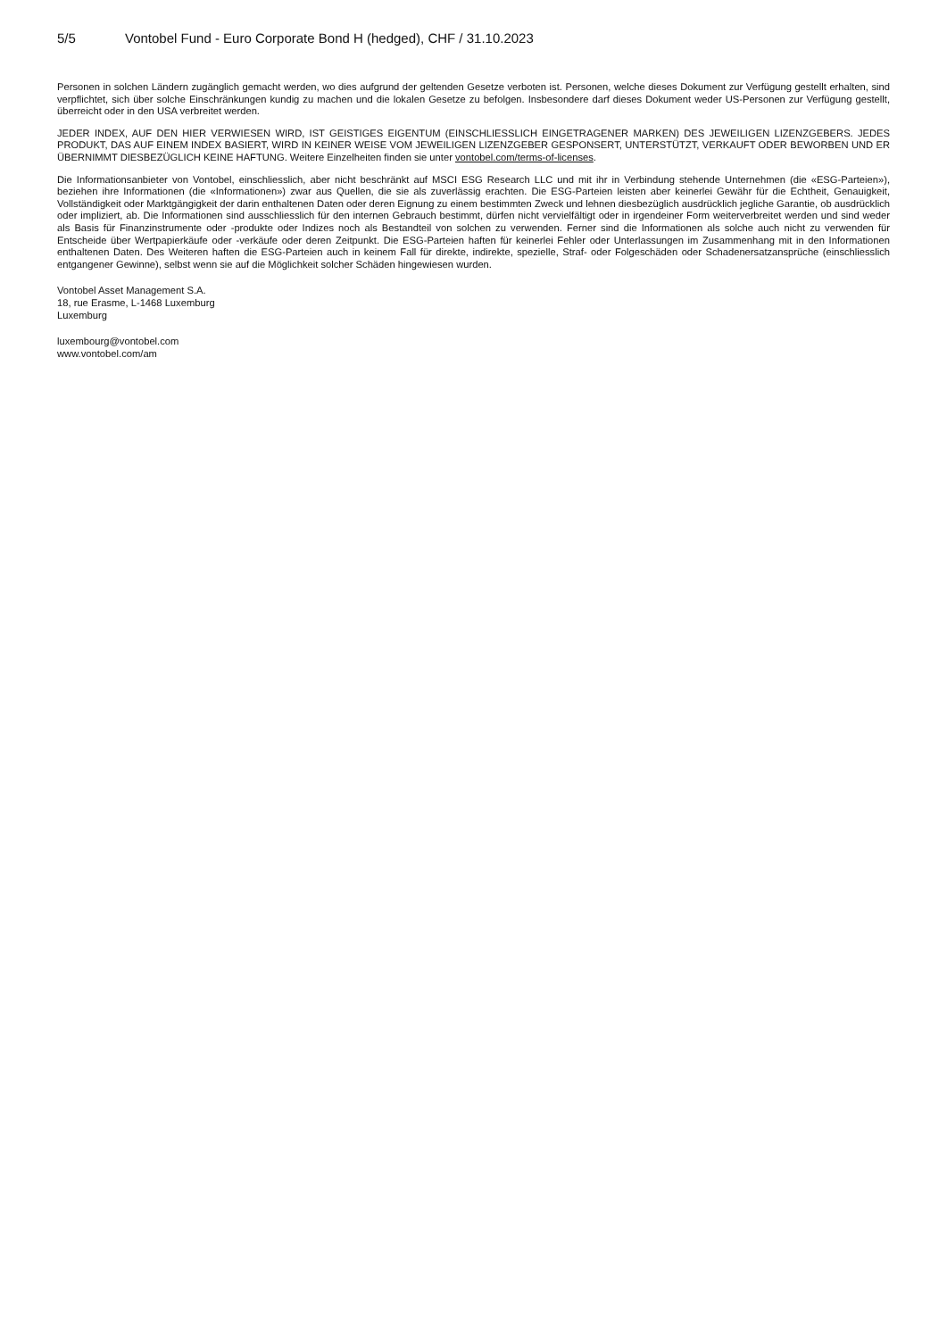5/5 Vontobel Fund - Euro Corporate Bond H (hedged), CHF / 31.10.2023
Personen in solchen Ländern zugänglich gemacht werden, wo dies aufgrund der geltenden Gesetze verboten ist. Personen, welche dieses Dokument zur Verfügung gestellt erhalten, sind verpflichtet, sich über solche Einschränkungen kundig zu machen und die lokalen Gesetze zu befolgen. Insbesondere darf dieses Dokument weder US-Personen zur Verfügung gestellt, überreicht oder in den USA verbreitet werden.
JEDER INDEX, AUF DEN HIER VERWIESEN WIRD, IST GEISTIGES EIGENTUM (EINSCHLIESSLICH EINGETRAGENER MARKEN) DES JEWEILIGEN LIZENZGEBERS. JEDES PRODUKT, DAS AUF EINEM INDEX BASIERT, WIRD IN KEINER WEISE VOM JEWEILIGEN LIZENZGEBER GESPONSERT, UNTERSTÜTZT, VERKAUFT ODER BEWORBEN UND ER ÜBERNIMMT DIESBEZÜGLICH KEINE HAFTUNG. Weitere Einzelheiten finden sie unter vontobel.com/terms-of-licenses.
Die Informationsanbieter von Vontobel, einschliesslich, aber nicht beschränkt auf MSCI ESG Research LLC und mit ihr in Verbindung stehende Unternehmen (die «ESG-Parteien»), beziehen ihre Informationen (die «Informationen») zwar aus Quellen, die sie als zuverlässig erachten. Die ESG-Parteien leisten aber keinerlei Gewähr für die Echtheit, Genauigkeit, Vollständigkeit oder Marktgängigkeit der darin enthaltenen Daten oder deren Eignung zu einem bestimmten Zweck und lehnen diesbezüglich ausdrücklich jegliche Garantie, ob ausdrücklich oder impliziert, ab. Die Informationen sind ausschliesslich für den internen Gebrauch bestimmt, dürfen nicht vervielfältigt oder in irgendeiner Form weiterverbreitet werden und sind weder als Basis für Finanzinstrumente oder -produkte oder Indizes noch als Bestandteil von solchen zu verwenden. Ferner sind die Informationen als solche auch nicht zu verwenden für Entscheide über Wertpapierkäufe oder -verkäufe oder deren Zeitpunkt. Die ESG-Parteien haften für keinerlei Fehler oder Unterlassungen im Zusammenhang mit in den Informationen enthaltenen Daten. Des Weiteren haften die ESG-Parteien auch in keinem Fall für direkte, indirekte, spezielle, Straf- oder Folgeschäden oder Schadenersatzansprüche (einschliesslich entgangener Gewinne), selbst wenn sie auf die Möglichkeit solcher Schäden hingewiesen wurden.
Vontobel Asset Management S.A.
18, rue Erasme, L-1468 Luxemburg
Luxemburg
luxembourg@vontobel.com
www.vontobel.com/am